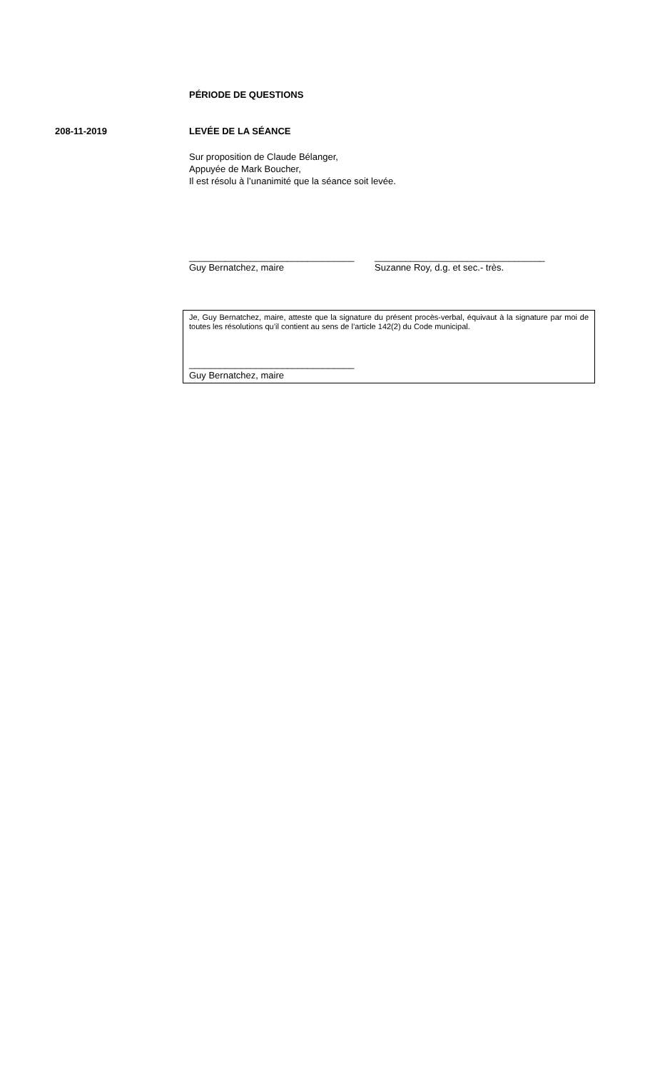PÉRIODE DE QUESTIONS
208-11-2019 LEVÉE DE LA SÉANCE
Sur proposition de Claude Bélanger,
Appuyée de Mark Boucher,
Il est résolu à l’unanimité que la séance soit levée.
________________________________
Guy Bernatchez, maire
_________________________________
Suzanne Roy, d.g. et sec.- très.
Je, Guy Bernatchez, maire, atteste que la signature du présent procès-verbal, équivaut à la signature par moi de toutes les résolutions qu’il contient au sens de l’article 142(2) du Code municipal.
________________________________
Guy Bernatchez, maire